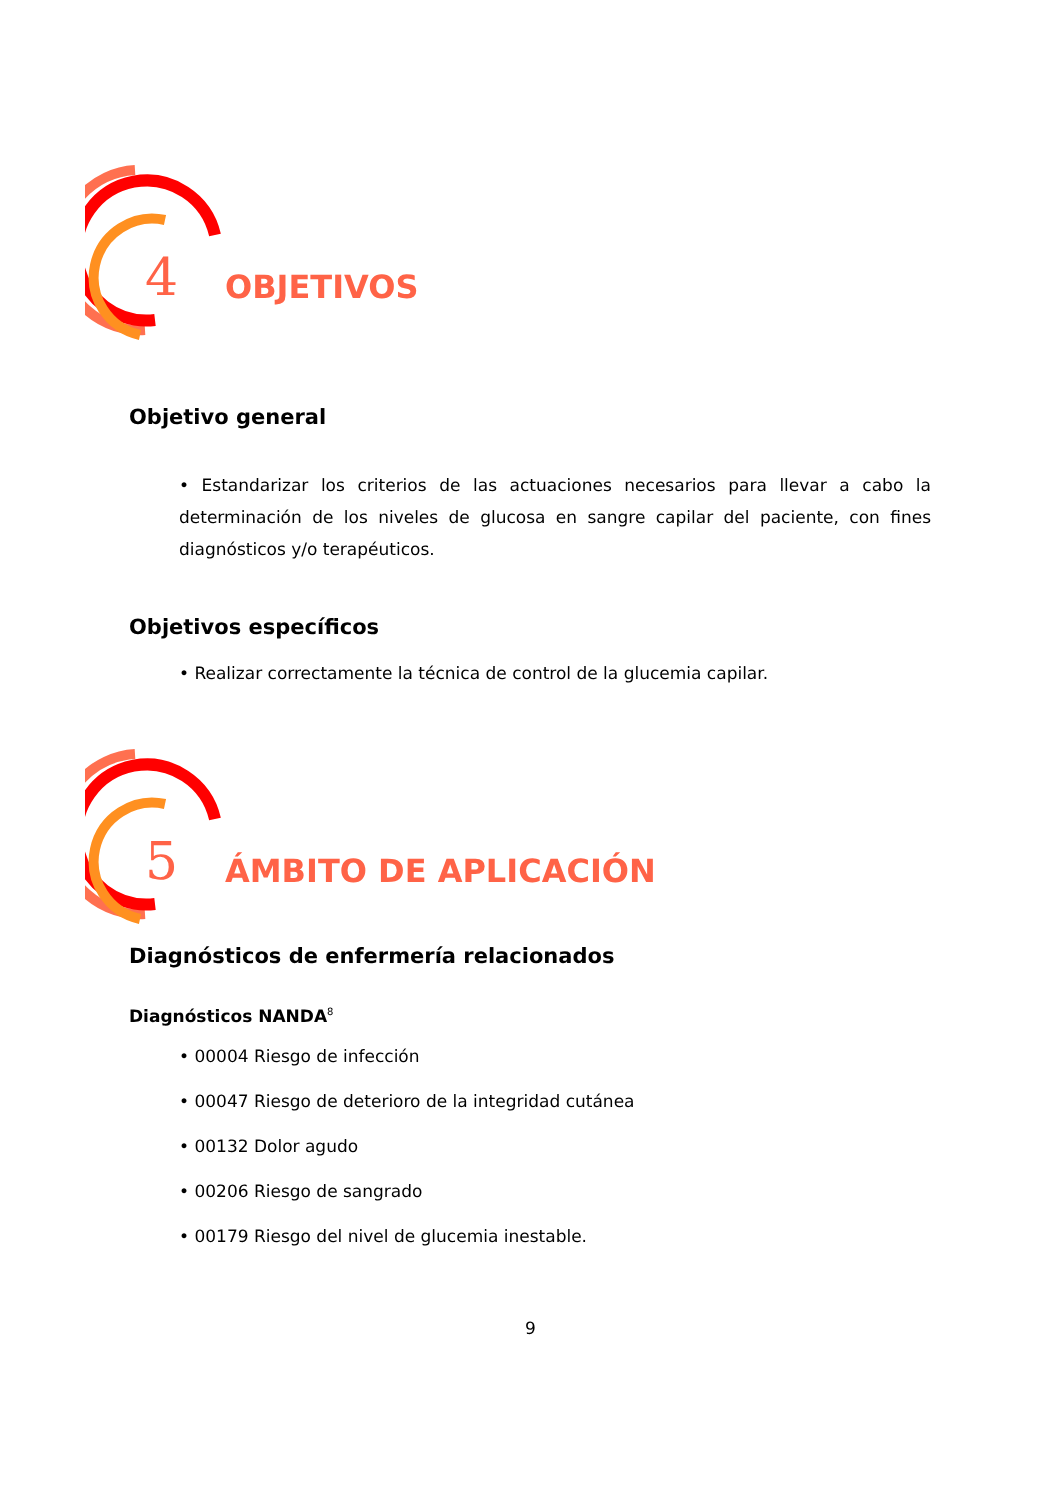4
OBJETIVOS
Objetivo general
• Estandarizar los criterios de las actuaciones necesarios para llevar a cabo la determinación de los niveles de glucosa en sangre capilar del paciente, con fines diagnósticos y/o terapéuticos.
Objetivos específicos
• Realizar correctamente la técnica de control de la glucemia capilar.
5
ÁMBITO DE APLICACIÓN
Diagnósticos de enfermería relacionados
Diagnósticos NANDA<sup>8</sup>
• 00004 Riesgo de infección
• 00047 Riesgo de deterioro de la integridad cutánea
• 00132 Dolor agudo
• 00206 Riesgo de sangrado
• 00179 Riesgo del nivel de glucemia inestable.
9